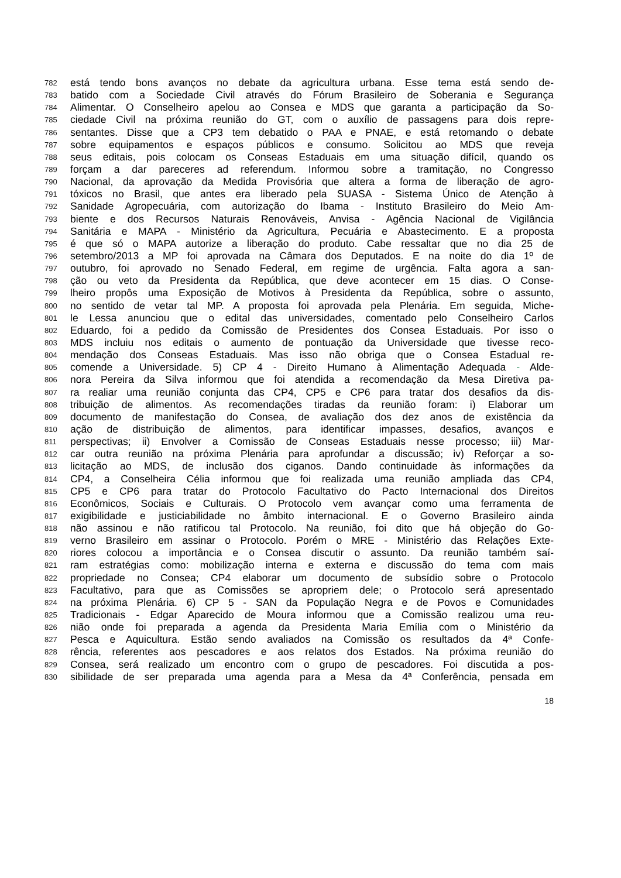782 está tendo bons avanços no debate da agricultura urbana. Esse tema está sendo de-
783 batido com a Sociedade Civil através do Fórum Brasileiro de Soberania e Segurança
784 Alimentar. O Conselheiro apelou ao Consea e MDS que garanta a participação da So-
785 ciedade Civil na próxima reunião do GT, com o auxílio de passagens para dois repre-
786 sentantes. Disse que a CP3 tem debatido o PAA e PNAE, e está retomando o debate
787 sobre equipamentos e espaços públicos e consumo. Solicitou ao MDS que reveja
788 seus editais, pois colocam os Conseas Estaduais em uma situação difícil, quando os
789 forçam a dar pareceres ad referendum. Informou sobre a tramitação, no Congresso
790 Nacional, da aprovação da Medida Provisória que altera a forma de liberação de agro-
791 tóxicos no Brasil, que antes era liberado pela SUASA - Sistema Único de Atenção à
792 Sanidade Agropecuária, com autorização do Ibama - Instituto Brasileiro do Meio Am-
793 biente e dos Recursos Naturais Renováveis, Anvisa - Agência Nacional de Vigilância
794 Sanitária e MAPA - Ministério da Agricultura, Pecuária e Abastecimento. E a proposta
795 é que só o MAPA autorize a liberação do produto. Cabe ressaltar que no dia 25 de
796 setembro/2013 a MP foi aprovada na Câmara dos Deputados. E na noite do dia 1º de
797 outubro, foi aprovado no Senado Federal, em regime de urgência. Falta agora a san-
798 ção ou veto da Presidenta da República, que deve acontecer em 15 dias. O Conse-
799 lheiro propôs uma Exposição de Motivos à Presidenta da República, sobre o assunto,
800 no sentido de vetar tal MP. A proposta foi aprovada pela Plenária. Em seguida, Miche-
801 le Lessa anunciou que o edital das universidades, comentado pelo Conselheiro Carlos
802 Eduardo, foi a pedido da Comissão de Presidentes dos Consea Estaduais. Por isso o
803 MDS incluiu nos editais o aumento de pontuação da Universidade que tivesse reco-
804 mendação dos Conseas Estaduais. Mas isso não obriga que o Consea Estadual re-
805 comende a Universidade. 5) CP 4 - Direito Humano à Alimentação Adequada - Alde-
806 nora Pereira da Silva informou que foi atendida a recomendação da Mesa Diretiva pa-
807 ra realiar uma reunião conjunta das CP4, CP5 e CP6 para tratar dos desafios da dis-
808 tribuição de alimentos. As recomendações tiradas da reunião foram: i) Elaborar um
809 documento de manifestação do Consea, de avaliação dos dez anos de existência da
810 ação de distribuição de alimentos, para identificar impasses, desafios, avanços e
811 perspectivas; ii) Envolver a Comissão de Conseas Estaduais nesse processo; iii) Mar-
812 car outra reunião na próxima Plenária para aprofundar a discussão; iv) Reforçar a so-
813 licitação ao MDS, de inclusão dos ciganos. Dando continuidade às informações da
814 CP4, a Conselheira Célia informou que foi realizada uma reunião ampliada das CP4,
815 CP5 e CP6 para tratar do Protocolo Facultativo do Pacto Internacional dos Direitos
816 Econômicos, Sociais e Culturais. O Protocolo vem avançar como uma ferramenta de
817 exigibilidade e justiciabilidade no âmbito internacional. E o Governo Brasileiro ainda
818 não assinou e não ratificou tal Protocolo. Na reunião, foi dito que há objeção do Go-
819 verno Brasileiro em assinar o Protocolo. Porém o MRE - Ministério das Relações Exte-
820 riores colocou a importância e o Consea discutir o assunto. Da reunião também saí-
821 ram estratégias como: mobilização interna e externa e discussão do tema com mais
822 propriedade no Consea; CP4 elaborar um documento de subsídio sobre o Protocolo
823 Facultativo, para que as Comissões se apropriem dele; o Protocolo será apresentado
824 na próxima Plenária. 6) CP 5 - SAN da População Negra e de Povos e Comunidades
825 Tradicionais - Edgar Aparecido de Moura informou que a Comissão realizou uma reu-
826 nião onde foi preparada a agenda da Presidenta Maria Emília com o Ministério da
827 Pesca e Aquicultura. Estão sendo avaliados na Comissão os resultados da 4ª Confe-
828 rência, referentes aos pescadores e aos relatos dos Estados. Na próxima reunião do
829 Consea, será realizado um encontro com o grupo de pescadores. Foi discutida a pos-
830 sibilidade de ser preparada uma agenda para a Mesa da 4ª Conferência, pensada em
18